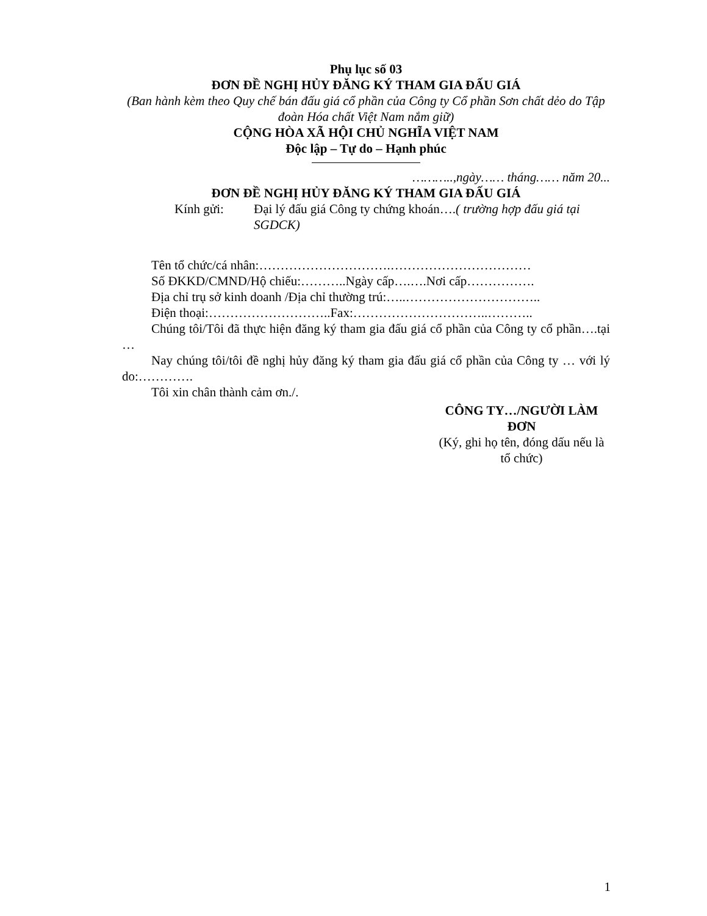Phụ lục số 03
ĐƠN ĐỀ NGHỊ HỦY ĐĂNG KÝ THAM GIA ĐẤU GIÁ
(Ban hành kèm theo Quy chế bán đấu giá cổ phần của Công ty Cổ phần Sơn chất dẻo do Tập đoàn Hóa chất Việt Nam nắm giữ)
CỘNG HÒA XÃ HỘI CHỦ NGHĨA VIỆT NAM
Độc lập – Tự do – Hạnh phúc
………..,ngày…… tháng…… năm 20...
ĐƠN ĐỀ NGHỊ HỦY ĐĂNG KÝ THAM GIA ĐẤU GIÁ
Kính gửi: Đại lý đấu giá Công ty chứng khoán….( trường hợp đấu giá tại SGDCK)
Tên tổ chức/cá nhân:………………………….……………………………
Số ĐKKD/CMND/Hộ chiếu:………..Ngày cấp….….Nơi cấp…………….
Địa chỉ trụ sở kinh doanh /Địa chỉ thường trú:…..…………………………..
Điện thoại:………………………..Fax:…………………………..………..
Chúng tôi/Tôi đã thực hiện đăng ký tham gia đấu giá cổ phần của Công ty cổ phần….tại …
Nay chúng tôi/tôi đề nghị hủy đăng ký tham gia đấu giá cổ phần của Công ty … với lý do:………….
Tôi xin chân thành cảm ơn./.
CÔNG TY…/NGƯỜI LÀM ĐƠN
(Ký, ghi họ tên, đóng dấu nếu là tổ chức)
1